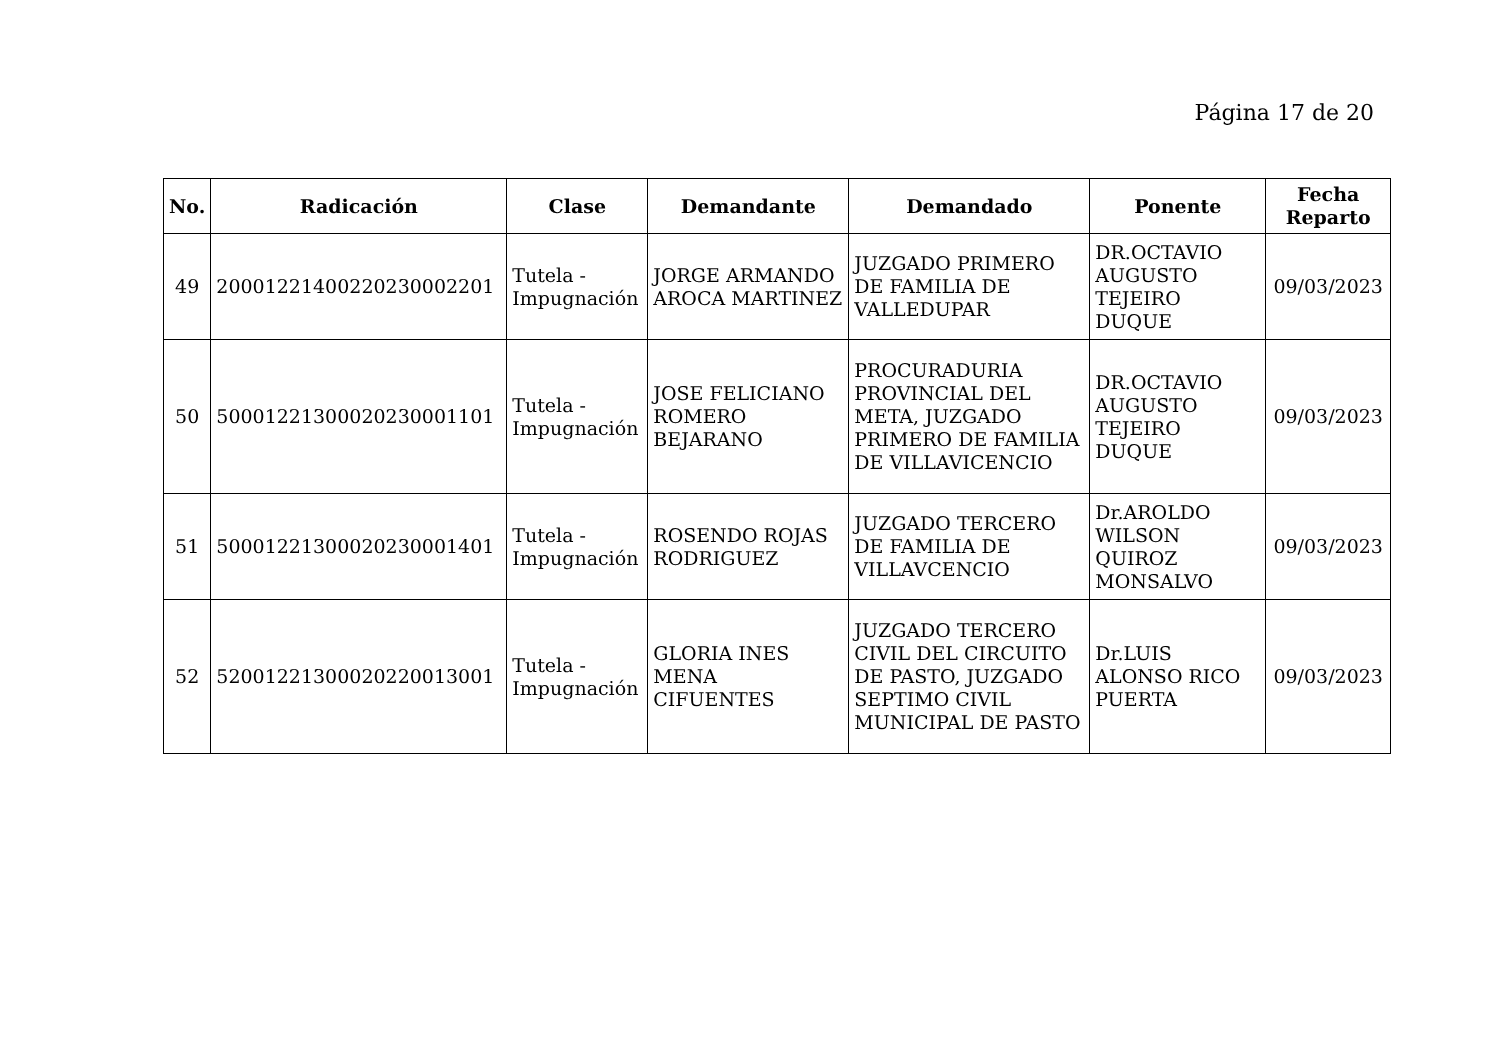Página 17 de 20
| No. | Radicación | Clase | Demandante | Demandado | Ponente | Fecha Reparto |
| --- | --- | --- | --- | --- | --- | --- |
| 49 | 20001221400220230002201 | Tutela - Impugnación | JORGE ARMANDO AROCA MARTINEZ | JUZGADO PRIMERO DE FAMILIA DE VALLEDUPAR | DR.OCTAVIO AUGUSTO TEJEIRO DUQUE | 09/03/2023 |
| 50 | 50001221300020230001101 | Tutela - Impugnación | JOSE FELICIANO ROMERO BEJARANO | PROCURADURIA PROVINCIAL DEL META, JUZGADO PRIMERO DE FAMILIA DE VILLAVICENCIO | DR.OCTAVIO AUGUSTO TEJEIRO DUQUE | 09/03/2023 |
| 51 | 50001221300020230001401 | Tutela - Impugnación | ROSENDO ROJAS RODRIGUEZ | JUZGADO TERCERO DE FAMILIA DE VILLAVCENCIO | Dr.AROLDO WILSON QUIROZ MONSALVO | 09/03/2023 |
| 52 | 52001221300020220013001 | Tutela - Impugnación | GLORIA INES MENA CIFUENTES | JUZGADO TERCERO CIVIL DEL CIRCUITO DE PASTO, JUZGADO SEPTIMO CIVIL MUNICIPAL DE PASTO | Dr.LUIS ALONSO RICO PUERTA | 09/03/2023 |